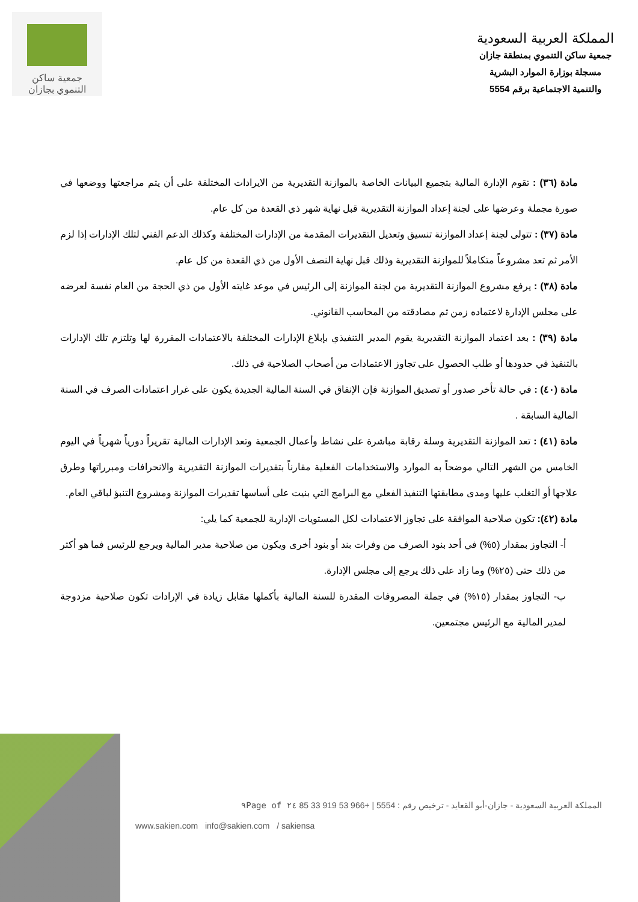المملكة العربية السعودية
جمعية ساكن التنموي بمنطقة جازان
مسجلة بوزارة الموارد البشرية
والتنمية الاجتماعية برقم 5554
جمعية ساكن
التنموي بجازان
مادة (٣٦) : تقوم الإدارة المالية بتجميع البيانات الخاصة بالموازنة التقديرية من الايرادات المختلفة على أن يتم مراجعتها ووضعها في صورة مجملة وعرضها على لجنة إعداد الموازنة التقديرية قبل نهاية شهر ذي القعدة من كل عام.
مادة (٣٧) : تتولى لجنة إعداد الموازنة تنسيق وتعديل التقديرات المقدمة من الإدارات المختلفة وكذلك الدعم الفني لتلك الإدارات إذا لزم الأمر ثم تعد مشروعاً متكاملاً للموازنة التقديرية وذلك قبل نهاية النصف الأول من ذي القعدة من كل عام.
مادة (٣٨) : يرفع مشروع الموازنة التقديرية من لجنة الموازنة إلى الرئيس في موعد غايته الأول من ذي الحجة من العام نفسة لعرضه على مجلس الإدارة لاعتماده زمن ثم مصادقته من المحاسب القانوني.
مادة (٣٩) : بعد اعتماد الموازنة التقديرية يقوم المدير التنفيذي بإبلاغ الإدارات المختلفة بالاعتمادات المقررة لها وتلتزم تلك الإدارات بالتنفيذ في حدودها أو طلب الحصول على تجاوز الاعتمادات من أصحاب الصلاحية في ذلك.
مادة (٤٠) : في حالة تأخر صدور أو تصديق الموازنة فإن الإنفاق في السنة المالية الجديدة يكون على غرار اعتمادات الصرف في السنة المالية السابقة .
مادة (٤١) : تعد الموازنة التقديرية وسلة رقابة مباشرة على نشاط وأعمال الجمعية وتعد الإدارات المالية تقريراً دورياً شهرياً في اليوم الخامس من الشهر التالي موضحاً به الموارد والاستخدامات الفعلية مقارناً بتقديرات الموازنة التقديرية والانحرافات ومبرراتها وطرق علاجها أو التغلب عليها ومدى مطابقتها التنفيذ الفعلي مع البرامج التي بنيت على أساسها تقديرات الموازنة ومشروع التنبؤ لباقي العام.
مادة (٤٢): تكون صلاحية الموافقة على تجاوز الاعتمادات لكل المستويات الإدارية للجمعية كما يلي:
أ- التجاوز بمقدار (٥%) في أحد بنود الصرف من وفرات بند أو بنود أخرى ويكون من صلاحية مدير المالية ويرجع للرئيس فما هو أكثر من ذلك حتى (٢٥%) وما زاد على ذلك يرجع إلى مجلس الإدارة.
ب- التجاوز بمقدار (١٥%) في جملة المصروفات المقدرة للسنة المالية بأكملها مقابل زيادة في الإرادات تكون صلاحية مزدوجة لمدير المالية مع الرئيس مجتمعين.
المملكة العربية السعودية - جازان-أبو القعايد - ترخيص رقم : 5554 | +966 53 919 33 85 ٢٤ of ٩Page
www.sakien.com info@sakien.com / sakiensa